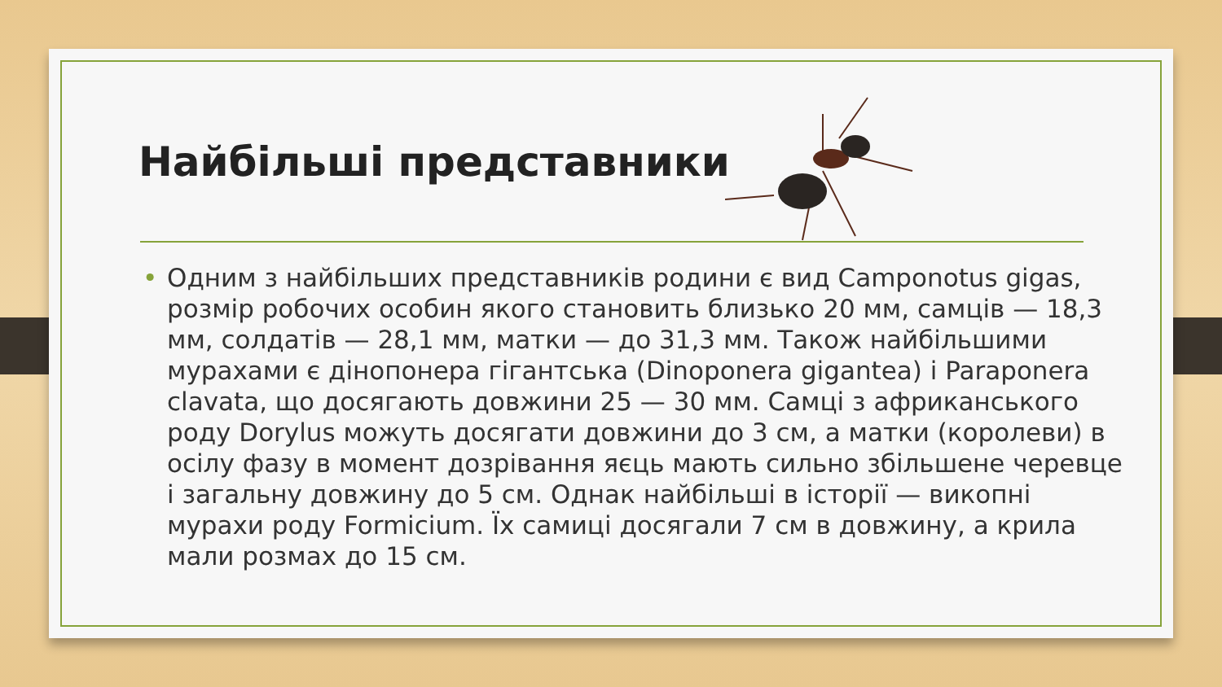Найбільші представники
• Одним з найбільших представників родини є вид Camponotus gigas, розмір робочих особин якого становить близько 20 мм, самців — 18,3 мм, солдатів — 28,1 мм, матки — до 31,3 мм. Також найбільшими мурахами є дінопонера гігантська (Dinoponera gigantea) і Paraponera clavata, що досягають довжини 25 — 30 мм. Самці з африканського роду Dorylus можуть досягати довжини до 3 см, а матки (королеви) в осілу фазу в момент дозрівання яєць мають сильно збільшене черевце і загальну довжину до 5 см. Однак найбільші в історії — викопні мурахи роду Formicium. Їх самиці досягали 7 см в довжину, а крила мали розмах до 15 см.